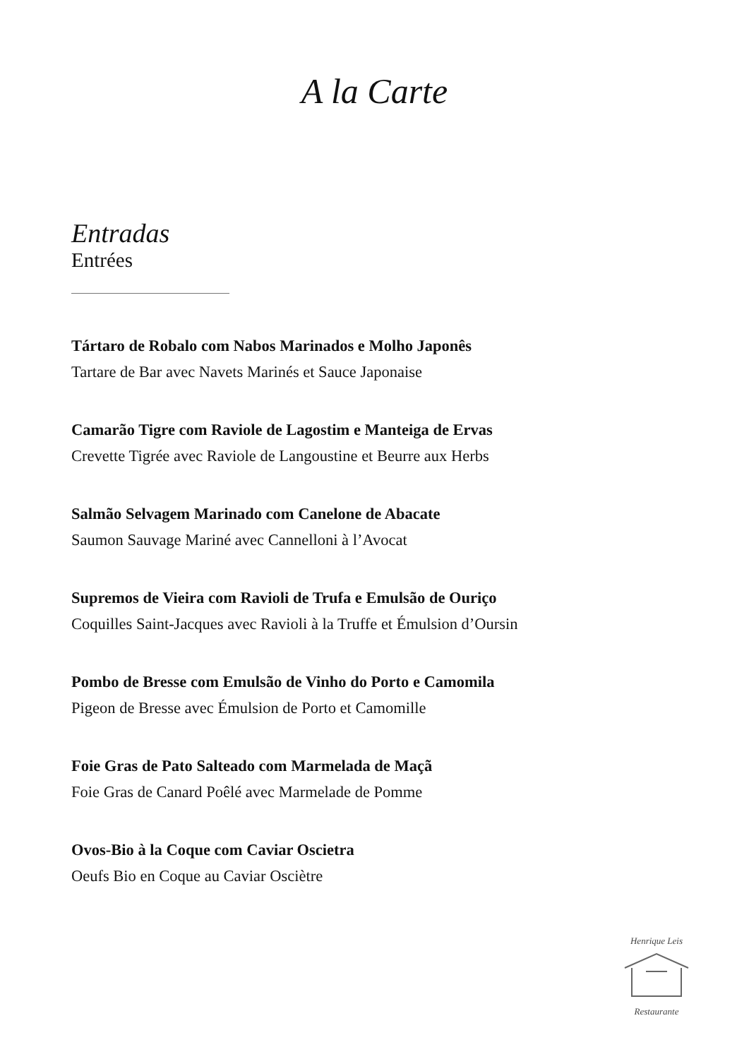A la Carte
Entradas
Entrées
Tártaro de Robalo com Nabos Marinados e Molho Japonês
Tartare de Bar avec Navets Marinés et Sauce Japonaise
Camarão Tigre com Raviole de Lagostim e Manteiga de Ervas
Crevette Tigrée avec Raviole de Langoustine et Beurre aux Herbs
Salmão Selvagem Marinado com Canelone de Abacate
Saumon Sauvage Mariné avec Cannelloni à l’Avocat
Supremos de Vieira com Ravioli de Trufa e Emulsão de Ouriço
Coquilles Saint-Jacques avec Ravioli à la Truffe et Émulsion d’Oursin
Pombo de Bresse com Emulsão de Vinho do Porto e Camomila
Pigeon de Bresse avec Émulsion de Porto et Camomille
Foie Gras de Pato Salteado com Marmelada de Maçã
Foie Gras de Canard Poêlé avec Marmelade de Pomme
Ovos-Bio à la Coque com Caviar Oscietra
Oeufs Bio en Coque au Caviar Osciètre
Henrique Leis Restaurante